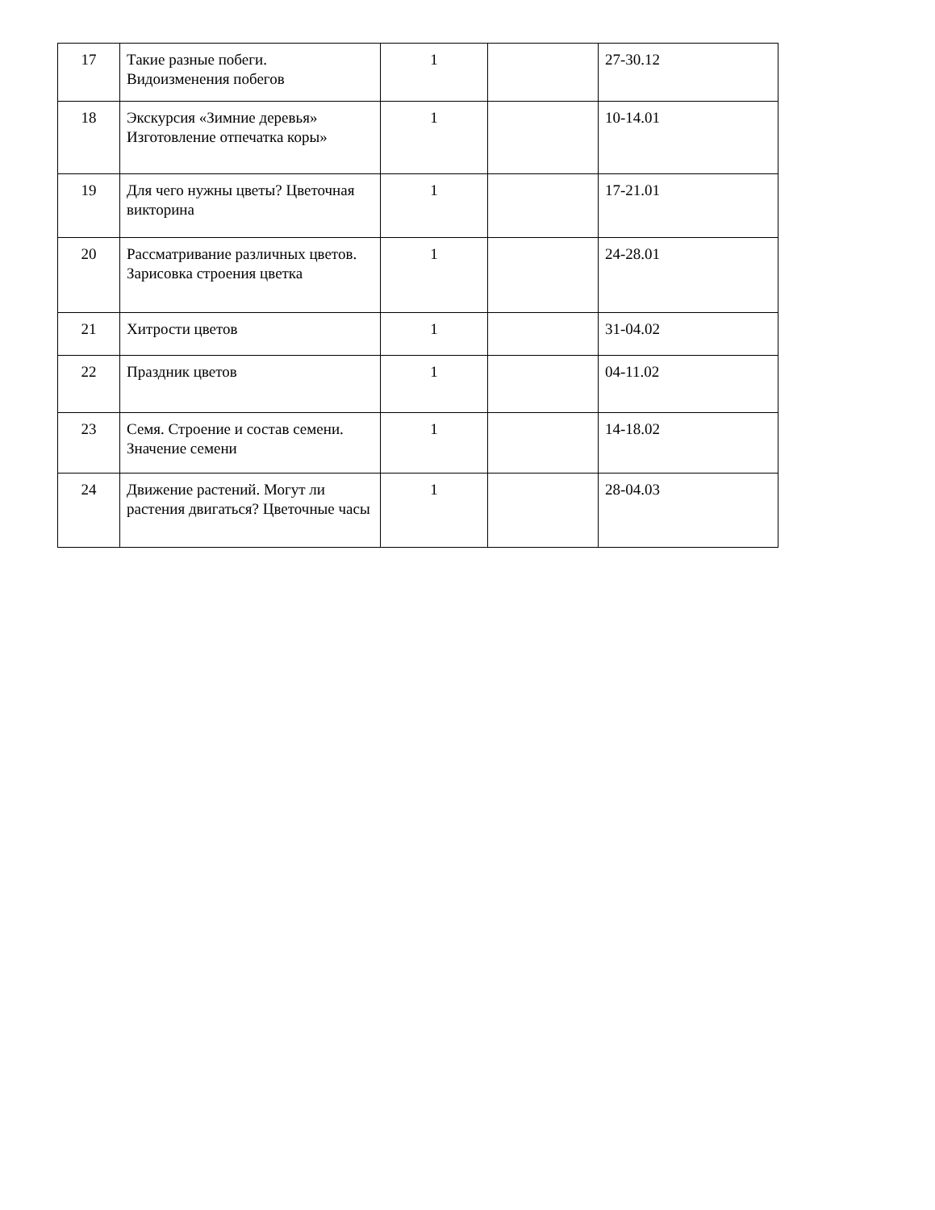| 17 | Такие разные побеги. Видоизменения побегов | 1 | | 27-30.12 |
| 18 | Экскурсия «Зимние деревья» Изготовление отпечатка коры» | 1 | | 10-14.01 |
| 19 | Для чего нужны цветы? Цветочная викторина | 1 | | 17-21.01 |
| 20 | Рассматривание различных цветов. Зарисовка строения цветка | 1 | | 24-28.01 |
| 21 | Хитрости цветов | 1 | | 31-04.02 |
| 22 | Праздник цветов | 1 | | 04-11.02 |
| 23 | Семя. Строение и состав семени. Значение семени | 1 | | 14-18.02 |
| 24 | Движение растений. Могут ли растения двигаться? Цветочные часы | 1 | | 28-04.03 |